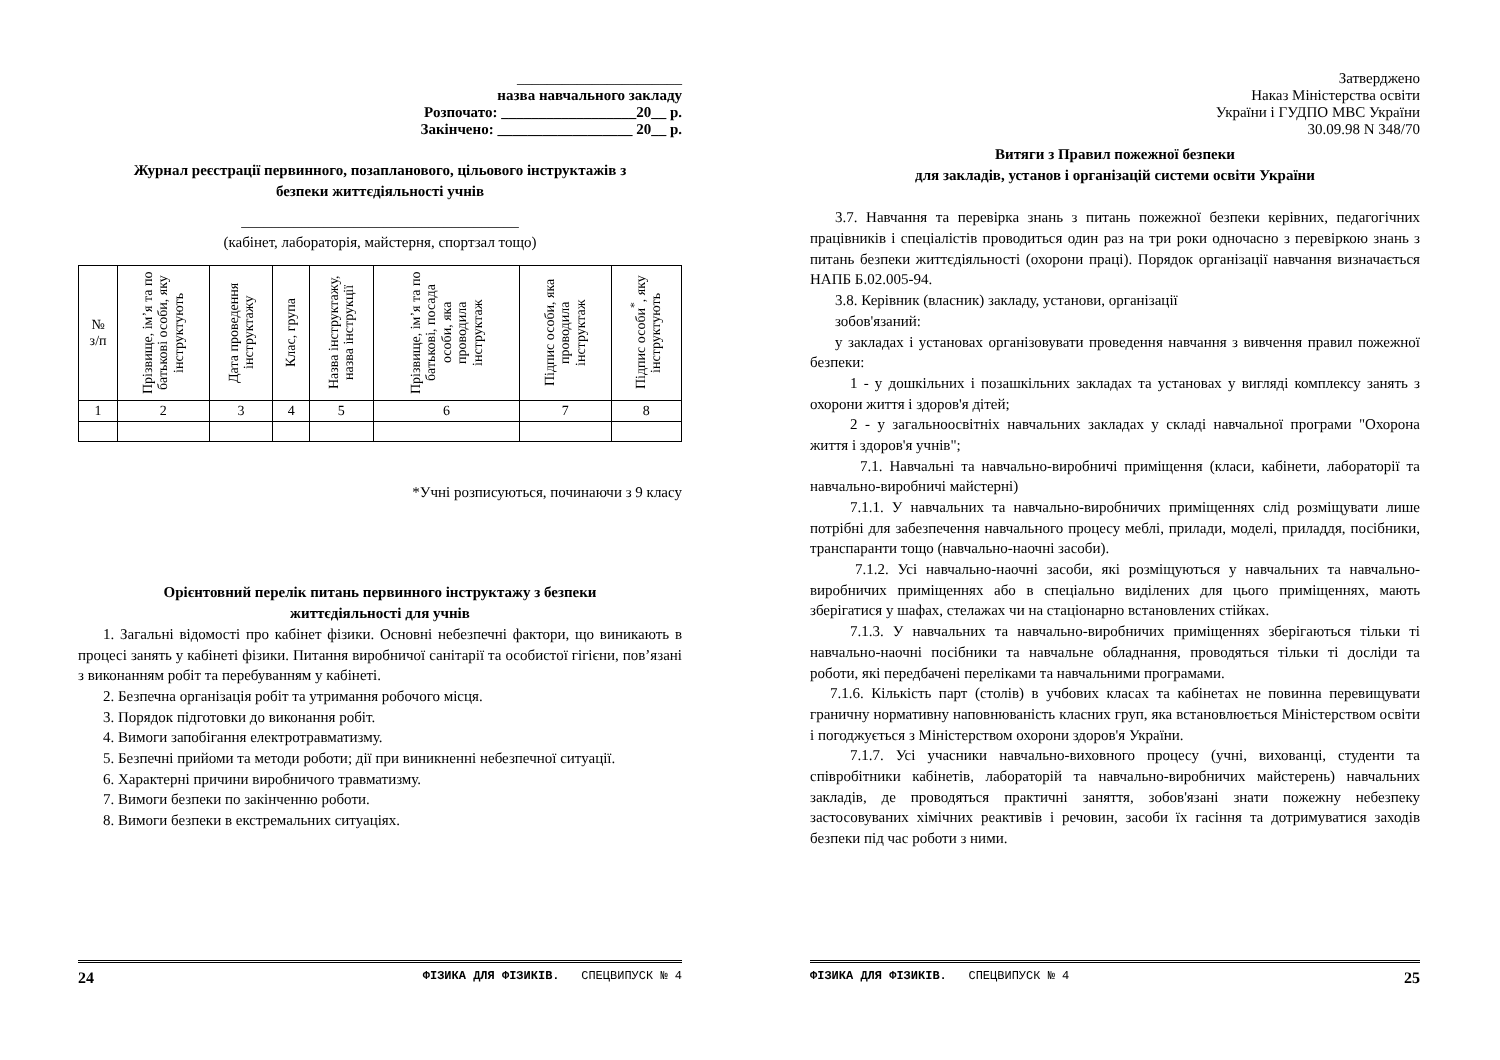______________________
назва навчального закладу
Розпочато: __________________20__ р.
Закінчено: __________________ 20__ р.
Журнал реєстрації первинного, позапланового, цільового інструктажів з
безпеки життєдіяльності учнів
_____________________________________
(кабінет, лабораторія, майстерня, спортзал тощо)
| № з/п | Прізвище, ім’я та по батькові особи, яку інструктують | Дата проведення інструктажу | Клас, група | Назва інструктажу, назва інструкції | Прізвище, ім’я та по батькові, посада особи, яка проводила інструктаж | Підпис особи, яка проводила інструктаж | Підпис особи<sup>*</sup>, яку інструктують |
| 1 | 2 | 3 | 4 | 5 | 6 | 7 | 8 |
*Учні розписуються, починаючи з 9 класу
Орієнтовний перелік питань первинного інструктажу з безпеки
життєдіяльності для учнів
1. Загальні відомості про кабінет фізики. Основні небезпечні фактори, що виникають в процесі занять у кабінеті фізики. Питання виробничої санітарії та особистої гігієни, пов’язані з виконанням робіт та перебуванням у кабінеті.
2. Безпечна організація робіт та утримання робочого місця.
3. Порядок підготовки до виконання робіт.
4. Вимоги запобігання електротравматизму.
5. Безпечні прийоми та методи роботи; дії при виникненні небезпечної ситуації.
6. Характерні причини виробничого травматизму.
7. Вимоги безпеки по закінченню роботи.
8. Вимоги безпеки в екстремальних ситуаціях.
24 ФІЗИКА ДЛЯ ФІЗИКІВ. СПЕЦВИПУСК № 4
Затверджено
Наказ Міністерства освіти
України і ГУДПО МВС України
30.09.98 N 348/70
Витяги з Правил пожежної безпеки
для закладів, установ і організацій системи освіти України
3.7. Навчання та перевірка знань з питань пожежної безпеки керівних, педагогічних працівників і спеціалістів проводиться один раз на три роки одночасно з перевіркою знань з питань безпеки життєдіяльності (охорони праці). Порядок організації навчання визначається НАПБ Б.02.005-94.
3.8. Керівник (власник) закладу, установи, організації
зобов'язаний:
у закладах і установах організовувати проведення навчання з вивчення правил пожежної безпеки:
1 - у дошкільних і позашкільних закладах та установах у вигляді комплексу занять з охорони життя і здоров'я дітей;
2 - у загальноосвітніх навчальних закладах у складі навчальної програми "Охорона життя і здоров'я учнів";
7.1. Навчальні та навчально-виробничі приміщення (класи, кабінети, лабораторії та навчально-виробничі майстерні)
7.1.1. У навчальних та навчально-виробничих приміщеннях слід розміщувати лише потрібні для забезпечення навчального процесу меблі, прилади, моделі, приладдя, посібники, транспаранти тощо (навчально-наочні засоби).
7.1.2. Усі навчально-наочні засоби, які розміщуються у навчальних та навчально-виробничих приміщеннях або в спеціально виділених для цього приміщеннях, мають зберігатися у шафах, стелажах чи на стаціонарно встановлених стійках.
7.1.3. У навчальних та навчально-виробничих приміщеннях зберігаються тільки ті навчально-наочні посібники та навчальне обладнання, проводяться тільки ті досліди та роботи, які передбачені переліками та навчальними програмами.
7.1.6. Кількість парт (столів) в учбових класах та кабінетах не повинна перевищувати граничну нормативну наповнюваність класних груп, яка встановлюється Міністерством освіти і погоджується з Міністерством охорони здоров'я України.
7.1.7. Усі учасники навчально-виховного процесу (учні, вихованці, студенти та співробітники кабінетів, лабораторій та навчально-виробничих майстерень) навчальних закладів, де проводяться практичні заняття, зобов'язані знати пожежну небезпеку застосовуваних хімічних реактивів і речовин, засоби їх гасіння та дотримуватися заходів безпеки під час роботи з ними.
ФІЗИКА ДЛЯ ФІЗИКІВ. СПЕЦВИПУСК № 4 25